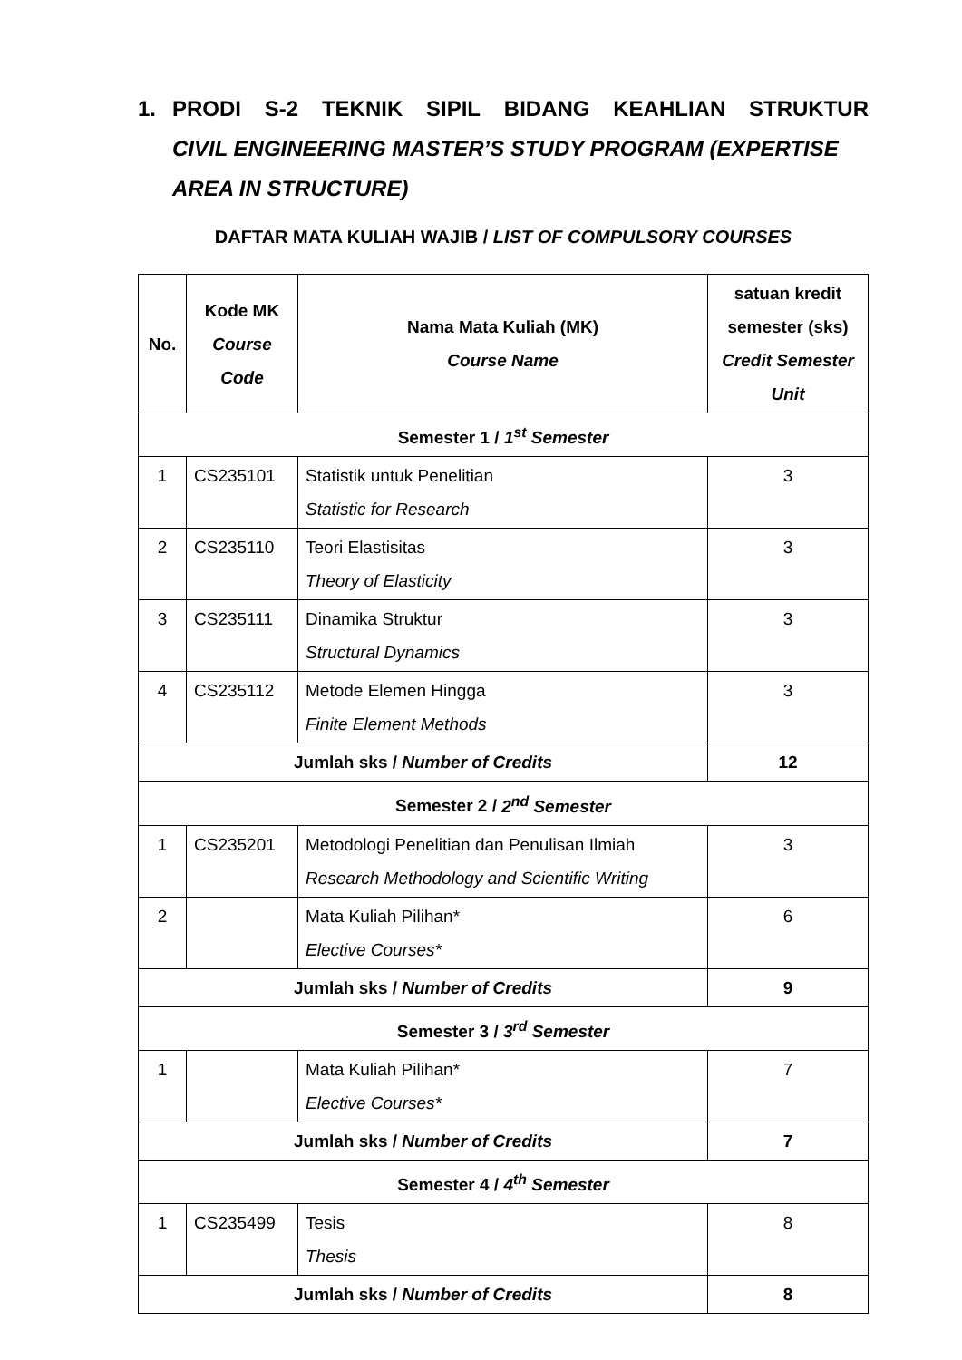1. PRODI S-2 TEKNIK SIPIL BIDANG KEAHLIAN STRUKTUR
CIVIL ENGINEERING MASTER’S STUDY PROGRAM (EXPERTISE AREA IN STRUCTURE)
DAFTAR MATA KULIAH WAJIB / LIST OF COMPULSORY COURSES
| No. | Kode MK Course Code | Nama Mata Kuliah (MK) Course Name | satuan kredit semester (sks) Credit Semester Unit |
| --- | --- | --- | --- |
| Semester 1 / 1<sup>st</sup> Semester | | | |
| 1 | CS235101 | Statistik untuk Penelitian Statistic for Research | 3 |
| 2 | CS235110 | Teori Elastisitas Theory of Elasticity | 3 |
| 3 | CS235111 | Dinamika Struktur Structural Dynamics | 3 |
| 4 | CS235112 | Metode Elemen Hingga Finite Element Methods | 3 |
| Jumlah sks / Number of Credits | | | 12 |
| Semester 2 / 2<sup>nd</sup> Semester | | | |
| 1 | CS235201 | Metodologi Penelitian dan Penulisan Ilmiah Research Methodology and Scientific Writing | 3 |
| 2 | | Mata Kuliah Pilihan* Elective Courses* | 6 |
| Jumlah sks / Number of Credits | | | 9 |
| Semester 3 / 3<sup>rd</sup> Semester | | | |
| 1 | | Mata Kuliah Pilihan* Elective Courses* | 7 |
| Jumlah sks / Number of Credits | | | 7 |
| Semester 4 / 4<sup>th</sup> Semester | | | |
| 1 | CS235499 | Tesis Thesis | 8 |
| Jumlah sks / Number of Credits | | | 8 |